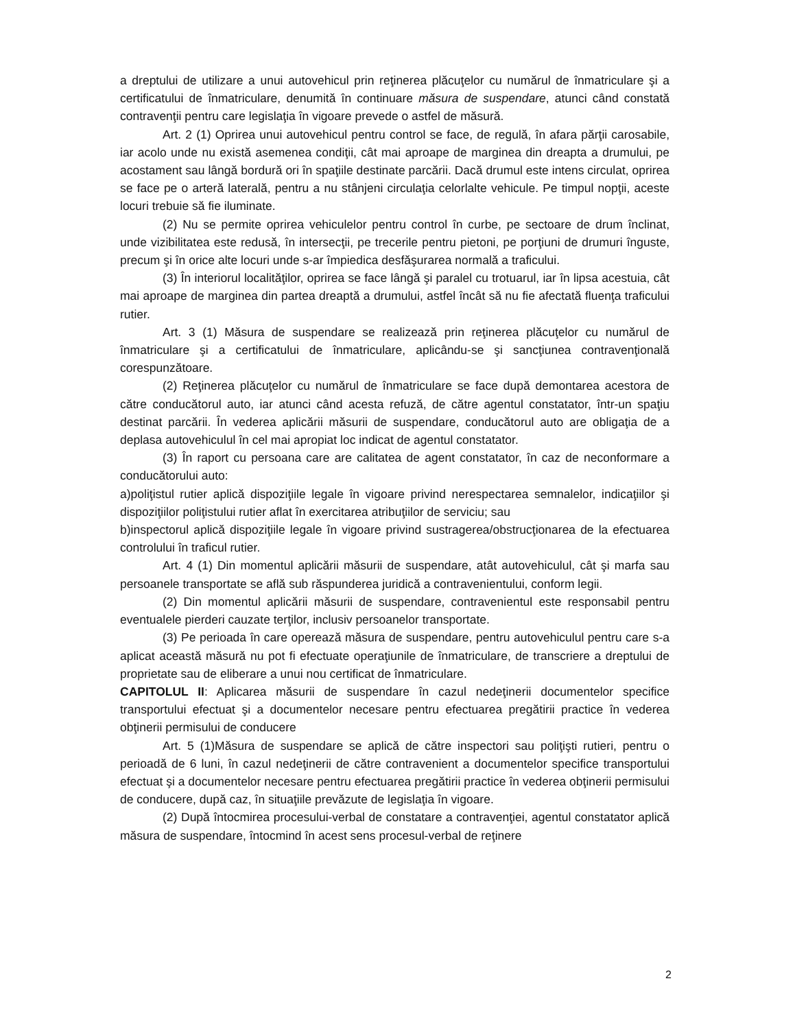a dreptului de utilizare a unui autovehicul prin reţinerea plăcuţelor cu numărul de înmatriculare şi a certificatului de înmatriculare, denumită în continuare măsura de suspendare, atunci când constată contravenţii pentru care legislaţia în vigoare prevede o astfel de măsură.
Art. 2 (1) Oprirea unui autovehicul pentru control se face, de regulă, în afara părţii carosabile, iar acolo unde nu există asemenea condiţii, cât mai aproape de marginea din dreapta a drumului, pe acostament sau lângă bordură ori în spaţiile destinate parcării. Dacă drumul este intens circulat, oprirea se face pe o arteră laterală, pentru a nu stânjeni circulaţia celorlalte vehicule. Pe timpul nopţii, aceste locuri trebuie să fie iluminate.
(2) Nu se permite oprirea vehiculelor pentru control în curbe, pe sectoare de drum înclinat, unde vizibilitatea este redusă, în intersecţii, pe trecerile pentru pietoni, pe porţiuni de drumuri înguste, precum şi în orice alte locuri unde s-ar împiedica desfăşurarea normală a traficului.
(3) În interiorul localităţilor, oprirea se face lângă şi paralel cu trotuarul, iar în lipsa acestuia, cât mai aproape de marginea din partea dreaptă a drumului, astfel încât să nu fie afectată fluenţa traficului rutier.
Art. 3 (1) Măsura de suspendare se realizează prin reţinerea plăcuţelor cu numărul de înmatriculare şi a certificatului de înmatriculare, aplicându-se şi sancţiunea contravenţională corespunzătoare.
(2) Reţinerea plăcuţelor cu numărul de înmatriculare se face după demontarea acestora de către conducătorul auto, iar atunci când acesta refuză, de către agentul constatator, într-un spaţiu destinat parcării. În vederea aplicării măsurii de suspendare, conducătorul auto are obligaţia de a deplasa autovehiculul în cel mai apropiat loc indicat de agentul constatator.
(3) În raport cu persoana care are calitatea de agent constatator, în caz de neconformare a conducătorului auto:
a)poliţistul rutier aplică dispoziţiile legale în vigoare privind nerespectarea semnalelor, indicaţiilor şi dispoziţiilor poliţistului rutier aflat în exercitarea atribuţiilor de serviciu; sau
b)inspectorul aplică dispoziţiile legale în vigoare privind sustragerea/obstrucţionarea de la efectuarea controlului în traficul rutier.
Art. 4 (1) Din momentul aplicării măsurii de suspendare, atât autovehiculul, cât şi marfa sau persoanele transportate se află sub răspunderea juridică a contravenientului, conform legii.
(2) Din momentul aplicării măsurii de suspendare, contravenientul este responsabil pentru eventualele pierderi cauzate terţilor, inclusiv persoanelor transportate.
(3) Pe perioada în care operează măsura de suspendare, pentru autovehiculul pentru care s-a aplicat această măsură nu pot fi efectuate operaţiunile de înmatriculare, de transcriere a dreptului de proprietate sau de eliberare a unui nou certificat de înmatriculare.
CAPITOLUL II: Aplicarea măsurii de suspendare în cazul nedeţinerii documentelor specifice transportului efectuat şi a documentelor necesare pentru efectuarea pregătirii practice în vederea obţinerii permisului de conducere
Art. 5 (1)Măsura de suspendare se aplică de către inspectori sau poliţişti rutieri, pentru o perioadă de 6 luni, în cazul nedeţinerii de către contravenient a documentelor specifice transportului efectuat şi a documentelor necesare pentru efectuarea pregătirii practice în vederea obţinerii permisului de conducere, după caz, în situaţiile prevăzute de legislaţia în vigoare.
(2) După întocmirea procesului-verbal de constatare a contravenţiei, agentul constatator aplică măsura de suspendare, întocmind în acest sens procesul-verbal de reţinere
2